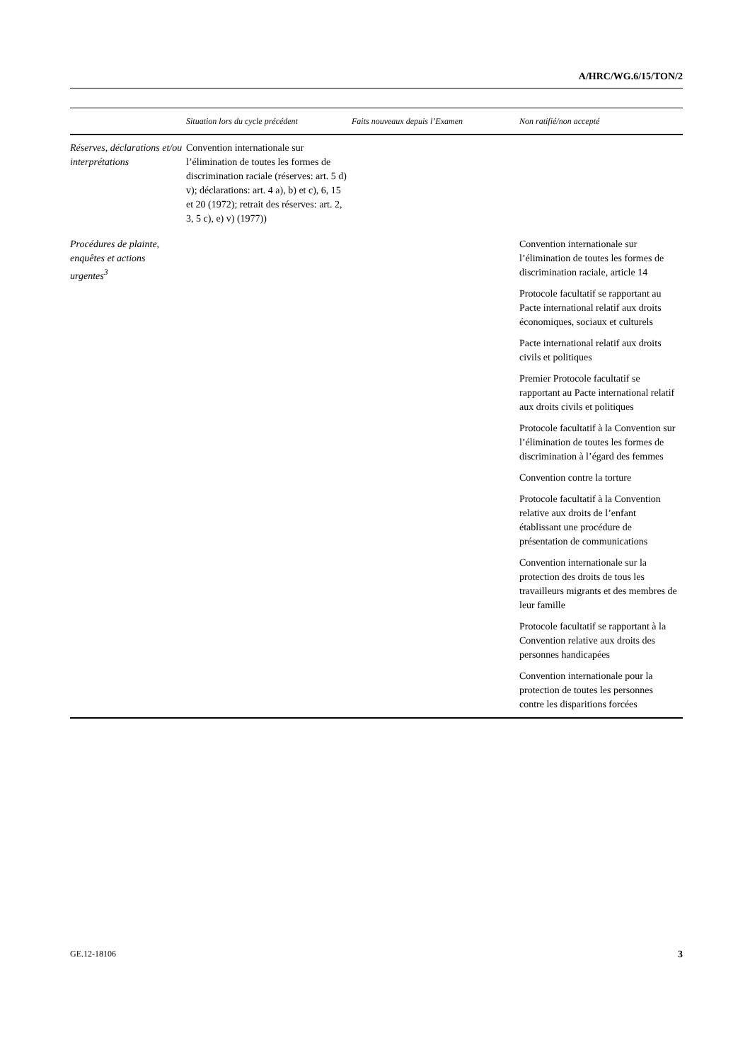A/HRC/WG.6/15/TON/2
| | Situation lors du cycle précédent | Faits nouveaux depuis l’Examen | Non ratifié/non accepté |
| --- | --- | --- | --- |
| Réserves, déclarations et/ou interprétations | Convention internationale sur l’élimination de toutes les formes de discrimination raciale (réserves: art. 5 d) v); déclarations: art. 4 a), b) et c), 6, 15 et 20 (1972); retrait des réserves: art. 2, 3, 5 c), e) v) (1977)) | | |
| Procédures de plainte, enquêtes et actions urgentes<sup>3</sup> | | | Convention internationale sur l’élimination de toutes les formes de discrimination raciale, article 14 Protocole facultatif se rapportant au Pacte international relatif aux droits économiques, sociaux et culturels Pacte international relatif aux droits civils et politiques Premier Protocole facultatif se rapportant au Pacte international relatif aux droits civils et politiques Protocole facultatif à la Convention sur l’élimination de toutes les formes de discrimination à l’égard des femmes Convention contre la torture Protocole facultatif à la Convention relative aux droits de l’enfant établissant une procédure de présentation de communications Convention internationale sur la protection des droits de tous les travailleurs migrants et des membres de leur famille Protocole facultatif se rapportant à la Convention relative aux droits des personnes handicapées Convention internationale pour la protection de toutes les personnes contre les disparitions forcées |
GE.12-18106 3